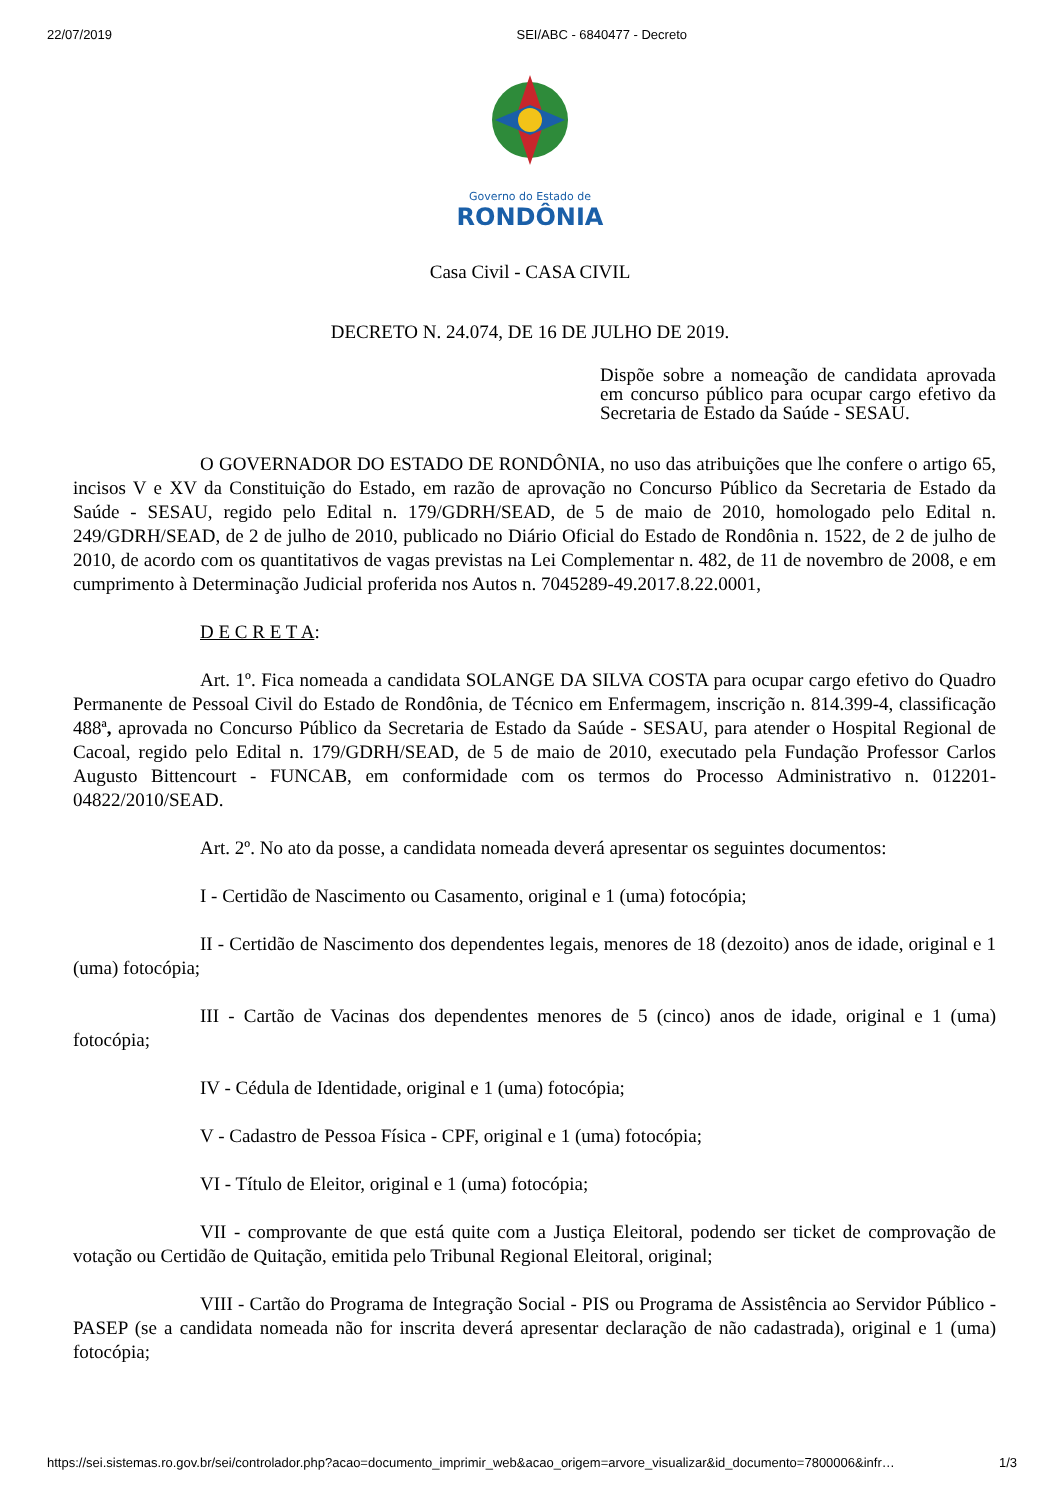22/07/2019 SEI/ABC - 6840477 - Decreto
Governo do Estado de
RONDÔNIA
Casa Civil - CASA CIVIL
DECRETO N. 24.074, DE 16 DE JULHO DE 2019.
Dispõe sobre a nomeação de candidata aprovada em concurso público para ocupar cargo efetivo da Secretaria de Estado da Saúde - SESAU.
O GOVERNADOR DO ESTADO DE RONDÔNIA, no uso das atribuições que lhe confere o artigo 65, incisos V e XV da Constituição do Estado, em razão de aprovação no Concurso Público da Secretaria de Estado da Saúde - SESAU, regido pelo Edital n. 179/GDRH/SEAD, de 5 de maio de 2010, homologado pelo Edital n. 249/GDRH/SEAD, de 2 de julho de 2010, publicado no Diário Oficial do Estado de Rondônia n. 1522, de 2 de julho de 2010, de acordo com os quantitativos de vagas previstas na Lei Complementar n. 482, de 11 de novembro de 2008, e em cumprimento à Determinação Judicial proferida nos Autos n. 7045289-49.2017.8.22.0001,
D E C R E T A:
Art. 1º. Fica nomeada a candidata SOLANGE DA SILVA COSTA para ocupar cargo efetivo do Quadro Permanente de Pessoal Civil do Estado de Rondônia, de Técnico em Enfermagem, inscrição n. 814.399-4, classificação 488ª, aprovada no Concurso Público da Secretaria de Estado da Saúde - SESAU, para atender o Hospital Regional de Cacoal, regido pelo Edital n. 179/GDRH/SEAD, de 5 de maio de 2010, executado pela Fundação Professor Carlos Augusto Bittencourt - FUNCAB, em conformidade com os termos do Processo Administrativo n. 012201-04822/2010/SEAD.
Art. 2º. No ato da posse, a candidata nomeada deverá apresentar os seguintes documentos:
I - Certidão de Nascimento ou Casamento, original e 1 (uma) fotocópia;
II - Certidão de Nascimento dos dependentes legais, menores de 18 (dezoito) anos de idade, original e 1 (uma) fotocópia;
III - Cartão de Vacinas dos dependentes menores de 5 (cinco) anos de idade, original e 1 (uma) fotocópia;
IV - Cédula de Identidade, original e 1 (uma) fotocópia;
V - Cadastro de Pessoa Física - CPF, original e 1 (uma) fotocópia;
VI - Título de Eleitor, original e 1 (uma) fotocópia;
VII - comprovante de que está quite com a Justiça Eleitoral, podendo ser ticket de comprovação de votação ou Certidão de Quitação, emitida pelo Tribunal Regional Eleitoral, original;
VIII - Cartão do Programa de Integração Social - PIS ou Programa de Assistência ao Servidor Público - PASEP (se a candidata nomeada não for inscrita deverá apresentar declaração de não cadastrada), original e 1 (uma) fotocópia;
https://sei.sistemas.ro.gov.br/sei/controlador.php?acao=documento_imprimir_web&acao_origem=arvore_visualizar&id_documento=7800006&infr… 1/3